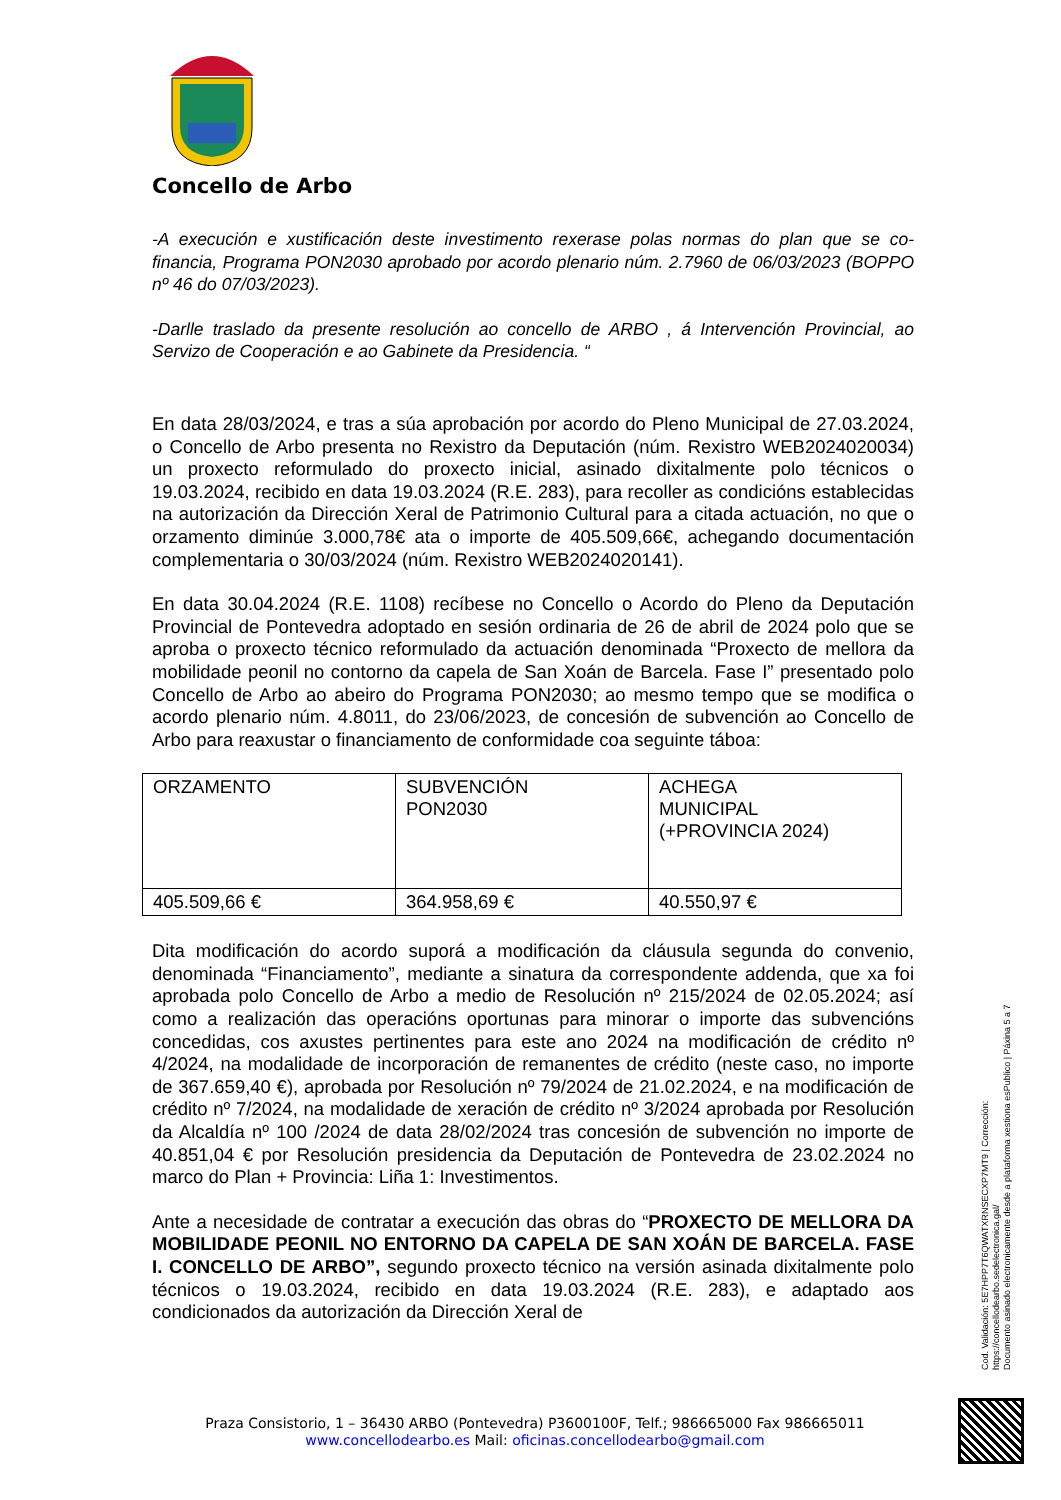Concello de Arbo
-A execución e xustificación deste investimento rexerase polas normas do plan que se co-financia, Programa PON2030 aprobado por acordo plenario núm. 2.7960 de 06/03/2023 (BOPPO nº 46 do 07/03/2023).
-Darlle traslado da presente resolución ao concello de ARBO , á Intervención Provincial, ao Servizo de Cooperación e ao Gabinete da Presidencia. “
En data 28/03/2024, e tras a súa aprobación por acordo do Pleno Municipal de 27.03.2024, o Concello de Arbo presenta no Rexistro da Deputación (núm. Rexistro WEB2024020034) un proxecto reformulado do proxecto inicial, asinado dixitalmente polo técnicos o 19.03.2024, recibido en data 19.03.2024 (R.E. 283), para recoller as condicións establecidas na autorización da Dirección Xeral de Patrimonio Cultural para a citada actuación, no que o orzamento diminúe 3.000,78€ ata o importe de 405.509,66€, achegando documentación complementaria o 30/03/2024 (núm. Rexistro WEB2024020141).
En data 30.04.2024 (R.E. 1108) recíbese no Concello o Acordo do Pleno da Deputación Provincial de Pontevedra adoptado en sesión ordinaria de 26 de abril de 2024 polo que se aproba o proxecto técnico reformulado da actuación denominada “Proxecto de mellora da mobilidade peonil no contorno da capela de San Xoán de Barcela. Fase I” presentado polo Concello de Arbo ao abeiro do Programa PON2030; ao mesmo tempo que se modifica o acordo plenario núm. 4.8011, do 23/06/2023, de concesión de subvención ao Concello de Arbo para reaxustar o financiamento de conformidade coa seguinte táboa:
| ORZAMENTO | SUBVENCIÓN PON2030 | ACHEGA MUNICIPAL (+PROVINCIA 2024) |
| 405.509,66 € | 364.958,69 € | 40.550,97 € |
Dita modificación do acordo suporá a modificación da cláusula segunda do convenio, denominada “Financiamento”, mediante a sinatura da correspondente addenda, que xa foi aprobada polo Concello de Arbo a medio de Resolución nº 215/2024 de 02.05.2024; así como a realización das operacións oportunas para minorar o importe das subvencións concedidas, cos axustes pertinentes para este ano 2024 na modificación de crédito nº 4/2024, na modalidade de incorporación de remanentes de crédito (neste caso, no importe de 367.659,40 €), aprobada por Resolución nº 79/2024 de 21.02.2024, e na modificación de crédito nº 7/2024, na modalidade de xeración de crédito nº 3/2024 aprobada por Resolución da Alcaldía nº 100 /2024 de data 28/02/2024 tras concesión de subvención no importe de 40.851,04 € por Resolución presidencia da Deputación de Pontevedra de 23.02.2024 no marco do Plan + Provincia: Liña 1: Investimentos.
Ante a necesidade de contratar a execución das obras do “PROXECTO DE MELLORA DA MOBILIDADE PEONIL NO ENTORNO DA CAPELA DE SAN XOÁN DE BARCELA. FASE I. CONCELLO DE ARBO”, segundo proxecto técnico na versión asinada dixitalmente polo técnicos o 19.03.2024, recibido en data 19.03.2024 (R.E. 283), e adaptado aos condicionados da autorización da Dirección Xeral de
Praza Consistorio, 1 – 36430 ARBO (Pontevedra) P3600100F, Telf.; 986665000 Fax 986665011
www.concellodearbo.es Mail: oficinas.concellodearbo@gmail.com
Cod. Validación: 5E7HPP7T6QWATXRNSECXP7MT9 | Corrección: https://concellodearbo.sedelectronica.gal/
Documento asinado electronicamente desde a plataforma xestiona esPublico | Páxina 5 a 7